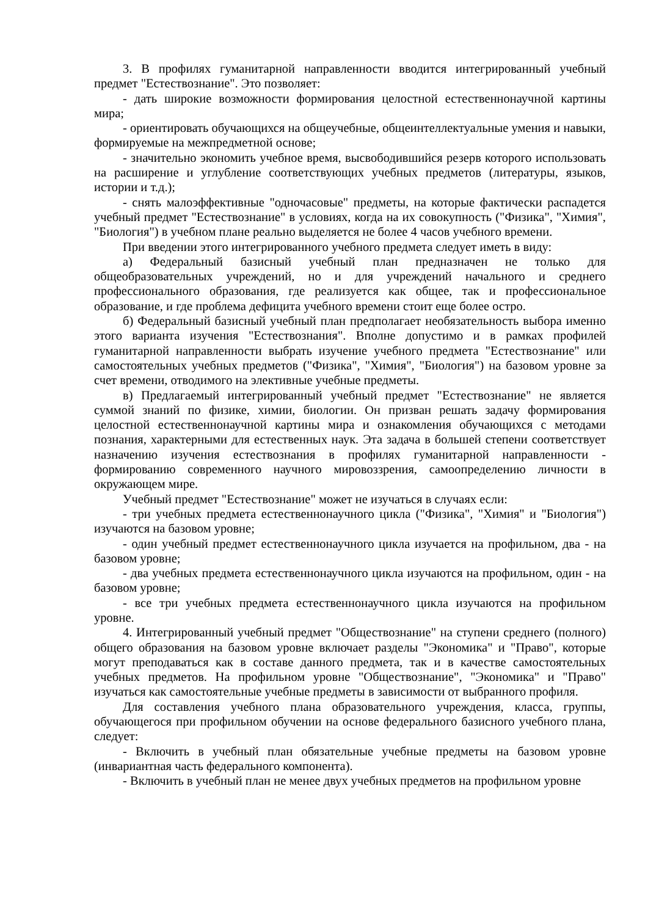3. В профилях гуманитарной направленности вводится интегрированный учебный предмет "Естествознание". Это позволяет:
- дать широкие возможности формирования целостной естественнонаучной картины мира;
- ориентировать обучающихся на общеучебные, общеинтеллектуальные умения и навыки, формируемые на межпредметной основе;
- значительно экономить учебное время, высвободившийся резерв которого использовать на расширение и углубление соответствующих учебных предметов (литературы, языков, истории и т.д.);
- снять малоэффективные "одночасовые" предметы, на которые фактически распадется учебный предмет "Естествознание" в условиях, когда на их совокупность ("Физика", "Химия", "Биология") в учебном плане реально выделяется не более 4 часов учебного времени.
При введении этого интегрированного учебного предмета следует иметь в виду:
а) Федеральный базисный учебный план предназначен не только для общеобразовательных учреждений, но и для учреждений начального и среднего профессионального образования, где реализуется как общее, так и профессиональное образование, и где проблема дефицита учебного времени стоит еще более остро.
б) Федеральный базисный учебный план предполагает необязательность выбора именно этого варианта изучения "Естествознания". Вполне допустимо и в рамках профилей гуманитарной направленности выбрать изучение учебного предмета "Естествознание" или самостоятельных учебных предметов ("Физика", "Химия", "Биология") на базовом уровне за счет времени, отводимого на элективные учебные предметы.
в) Предлагаемый интегрированный учебный предмет "Естествознание" не является суммой знаний по физике, химии, биологии. Он призван решать задачу формирования целостной естественнонаучной картины мира и ознакомления обучающихся с методами познания, характерными для естественных наук. Эта задача в большей степени соответствует назначению изучения естествознания в профилях гуманитарной направленности - формированию современного научного мировоззрения, самоопределению личности в окружающем мире.
Учебный предмет "Естествознание" может не изучаться в случаях если:
- три учебных предмета естественнонаучного цикла ("Физика", "Химия" и "Биология") изучаются на базовом уровне;
- один учебный предмет естественнонаучного цикла изучается на профильном, два - на базовом уровне;
- два учебных предмета естественнонаучного цикла изучаются на профильном, один - на базовом уровне;
- все три учебных предмета естественнонаучного цикла изучаются на профильном уровне.
4. Интегрированный учебный предмет "Обществознание" на ступени среднего (полного) общего образования на базовом уровне включает разделы "Экономика" и "Право", которые могут преподаваться как в составе данного предмета, так и в качестве самостоятельных учебных предметов. На профильном уровне "Обществознание", "Экономика" и "Право" изучаться как самостоятельные учебные предметы в зависимости от выбранного профиля.
Для составления учебного плана образовательного учреждения, класса, группы, обучающегося при профильном обучении на основе федерального базисного учебного плана, следует:
- Включить в учебный план обязательные учебные предметы на базовом уровне (инвариантная часть федерального компонента).
- Включить в учебный план не менее двух учебных предметов на профильном уровне